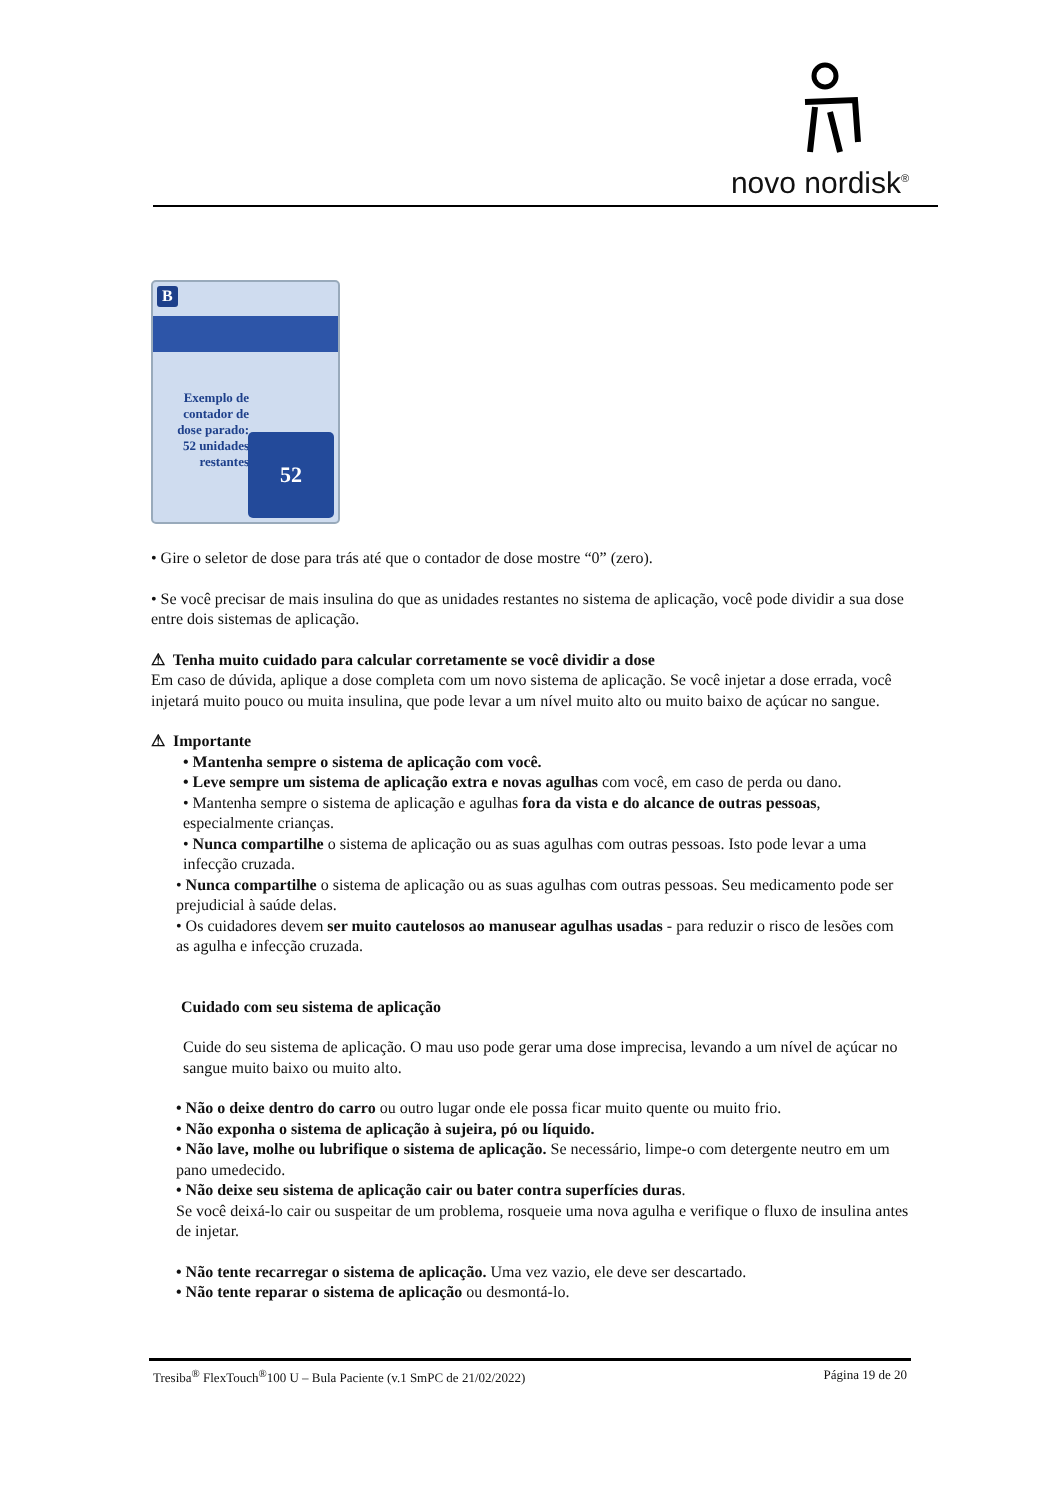novo nordisk<sup>®</sup>
B
Exemplo de contador de dose parado: 52 unidades restantes
52
• Gire o seletor de dose para trás até que o contador de dose mostre “0” (zero).
• Se você precisar de mais insulina do que as unidades restantes no sistema de aplicação, você pode dividir a sua dose entre dois sistemas de aplicação.
⚠ Tenha muito cuidado para calcular corretamente se você dividir a dose
Em caso de dúvida, aplique a dose completa com um novo sistema de aplicação. Se você injetar a dose errada, você injetará muito pouco ou muita insulina, que pode levar a um nível muito alto ou muito baixo de açúcar no sangue.
⚠ Importante
• Mantenha sempre o sistema de aplicação com você.
• Leve sempre um sistema de aplicação extra e novas agulhas com você, em caso de perda ou dano.
• Mantenha sempre o sistema de aplicação e agulhas fora da vista e do alcance de outras pessoas, especialmente crianças.
• Nunca compartilhe o sistema de aplicação ou as suas agulhas com outras pessoas. Isto pode levar a uma infecção cruzada.
• Nunca compartilhe o sistema de aplicação ou as suas agulhas com outras pessoas. Seu medicamento pode ser prejudicial à saúde delas.
• Os cuidadores devem ser muito cautelosos ao manusear agulhas usadas - para reduzir o risco de lesões com as agulha e infecção cruzada.
Cuidado com seu sistema de aplicação
Cuide do seu sistema de aplicação. O mau uso pode gerar uma dose imprecisa, levando a um nível de açúcar no sangue muito baixo ou muito alto.
• Não o deixe dentro do carro ou outro lugar onde ele possa ficar muito quente ou muito frio.
• Não exponha o sistema de aplicação à sujeira, pó ou líquido.
• Não lave, molhe ou lubrifique o sistema de aplicação. Se necessário, limpe-o com detergente neutro em um pano umedecido.
• Não deixe seu sistema de aplicação cair ou bater contra superfícies duras.
Se você deixá-lo cair ou suspeitar de um problema, rosqueie uma nova agulha e verifique o fluxo de insulina antes de injetar.
• Não tente recarregar o sistema de aplicação. Uma vez vazio, ele deve ser descartado.
• Não tente reparar o sistema de aplicação ou desmontá-lo.
Tresiba<sup>®</sup> FlexTouch<sup>®</sup>100 U – Bula Paciente (v.1 SmPC de 21/02/2022) Página 19 de 20